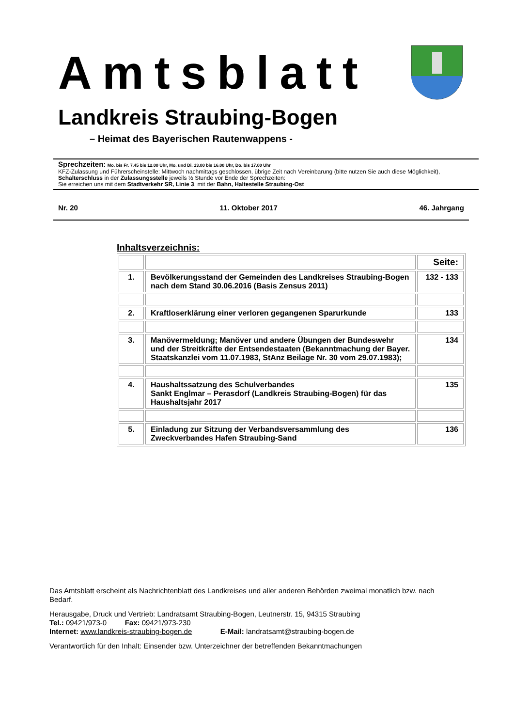Amtsblatt
Landkreis Straubing-Bogen
– Heimat des Bayerischen Rautenwappens -
Sprechzeiten: Mo. bis Fr. 7.45 bis 12.00 Uhr, Mo. und Di. 13.00 bis 16.00 Uhr, Do. bis 17.00 Uhr
KFZ-Zulassung und Führerscheinstelle: Mittwoch nachmittags geschlossen, übrige Zeit nach Vereinbarung (bitte nutzen Sie auch diese Möglichkeit), Schalterschluss in der Zulassungsstelle jeweils ½ Stunde vor Ende der Sprechzeiten:
Sie erreichen uns mit dem Stadtverkehr SR, Linie 3, mit der Bahn, Haltestelle Straubing-Ost
Nr. 20 11. Oktober 2017 46. Jahrgang
Inhaltsverzeichnis:
| | | Seite: |
| 1. | Bevölkerungsstand der Gemeinden des Landkreises Straubing-Bogen nach dem Stand 30.06.2016 (Basis Zensus 2011) | 132 - 133 |
| 2. | Kraftloserklärung einer verloren gegangenen Sparurkunde | 133 |
| 3. | Manövermeldung; Manöver und andere Übungen der Bundeswehr und der Streitkräfte der Entsendestaaten (Bekanntmachung der Bayer. Staatskanzlei vom 11.07.1983, StAnz Beilage Nr. 30 vom 29.07.1983); | 134 |
| 4. | Haushaltssatzung des Schulverbandes Sankt Englmar – Perasdorf (Landkreis Straubing-Bogen) für das Haushaltsjahr 2017 | 135 |
| 5. | Einladung zur Sitzung der Verbandsversammlung des Zweckverbandes Hafen Straubing-Sand | 136 |
Das Amtsblatt erscheint als Nachrichtenblatt des Landkreises und aller anderen Behörden zweimal monatlich bzw. nach Bedarf.
Herausgabe, Druck und Vertrieb: Landratsamt Straubing-Bogen, Leutnerstr. 15, 94315 Straubing
Tel.: 09421/973-0 Fax: 09421/973-230
Internet: www.landkreis-straubing-bogen.de E-Mail: landratsamt@straubing-bogen.de
Verantwortlich für den Inhalt: Einsender bzw. Unterzeichner der betreffenden Bekanntmachungen